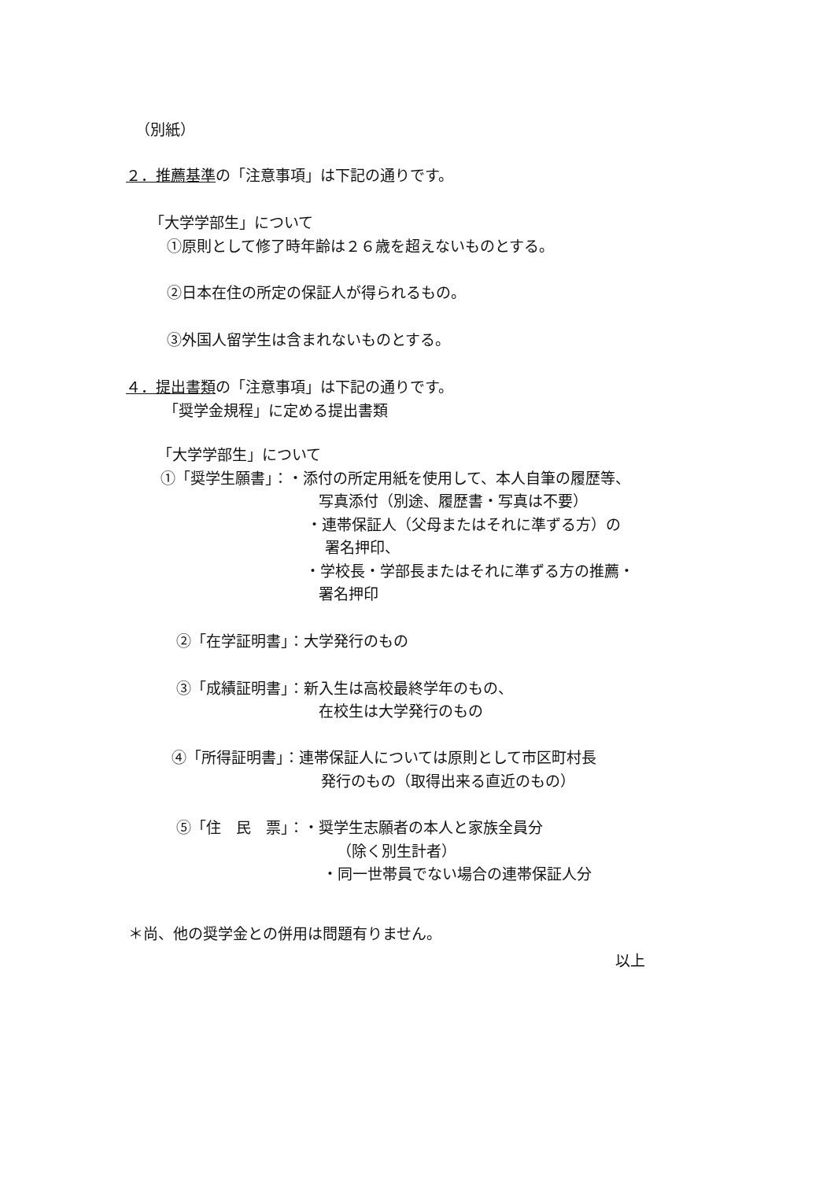（別紙）
２．推薦基準の「注意事項」は下記の通りです。
「大学学部生」について
①原則として修了時年齢は２６歳を超えないものとする。
②日本在住の所定の保証人が得られるもの。
③外国人留学生は含まれないものとする。
４．提出書類の「注意事項」は下記の通りです。
「奨学金規程」に定める提出書類
「大学学部生」について
①「奨学生願書」：・添付の所定用紙を使用して、本人自筆の履歴等、
写真添付（別途、履歴書・写真は不要）
・連帯保証人（父母またはそれに準ずる方）の
署名押印、
・学校長・学部長またはそれに準ずる方の推薦・
署名押印
②「在学証明書」：大学発行のもの
③「成績証明書」：新入生は高校最終学年のもの、
在校生は大学発行のもの
④「所得証明書」：連帯保証人については原則として市区町村長
発行のもの（取得出来る直近のもの）
⑤「住　民　票」：・奨学生志願者の本人と家族全員分
（除く別生計者）
・同一世帯員でない場合の連帯保証人分
＊尚、他の奨学金との併用は問題有りません。
以上